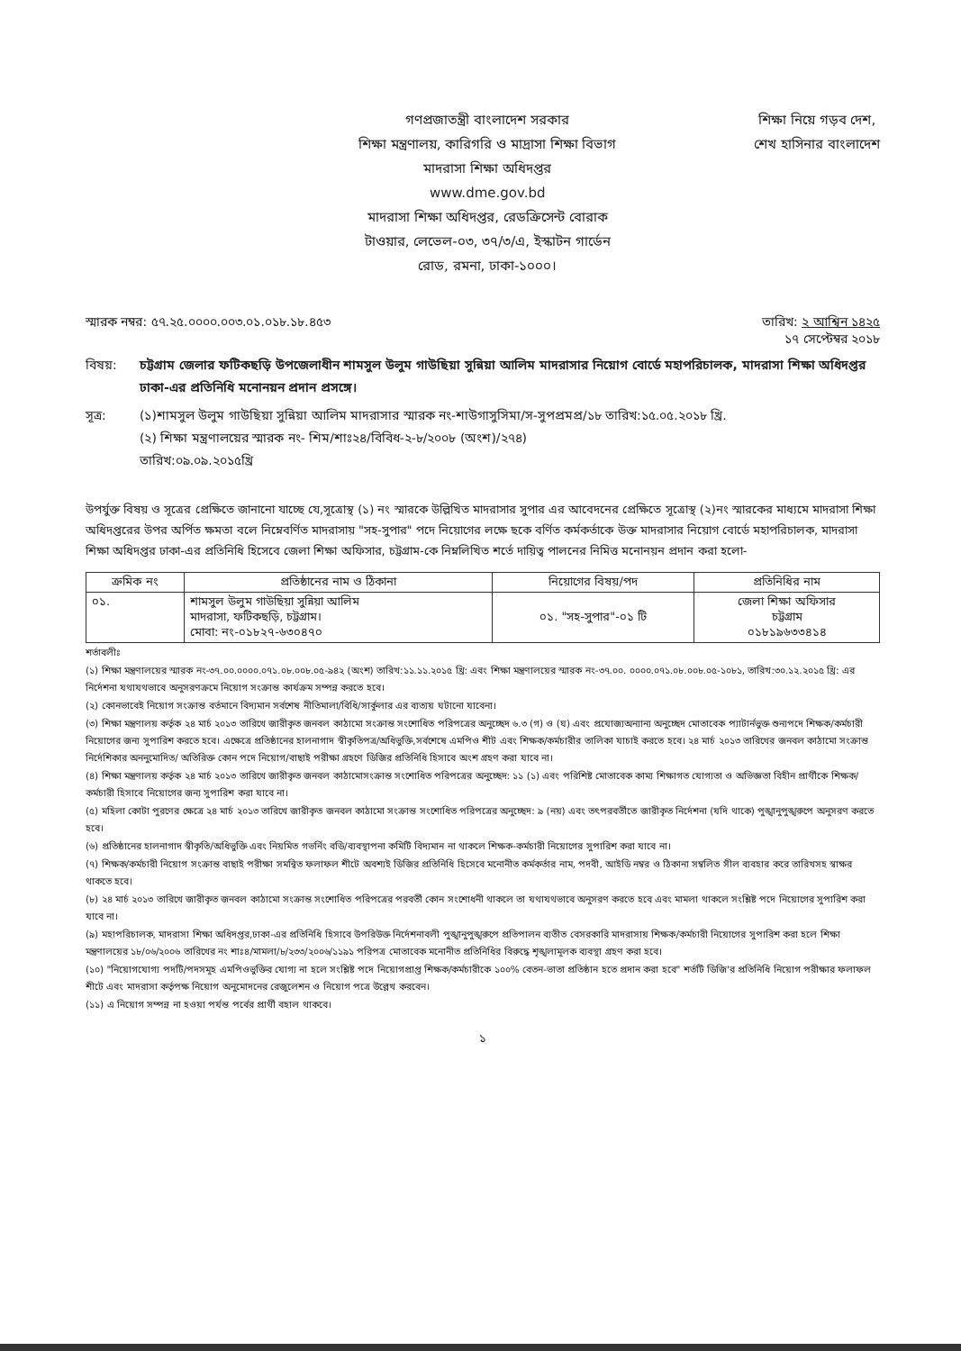গণপ্রজাতন্ত্রী বাংলাদেশ সরকার
শিক্ষা মন্ত্রণালয়, কারিগরি ও মাদ্রাসা শিক্ষা বিভাগ
মাদরাসা শিক্ষা অধিদপ্তর
www.dme.gov.bd
মাদরাসা শিক্ষা অধিদপ্তর, রেডক্রিসেন্ট বোরাক
টাওয়ার, লেভেল-০৩, ৩৭/৩/এ, ইস্কাটন গার্ডেন
রোড, রমনা, ঢাকা-১০০০।
শিক্ষা নিয়ে গড়ব দেশ,
শেখ হাসিনার বাংলাদেশ
স্মারক নম্বর: ৫৭.২৫.০০০০.০০৩.০১.০১৮.১৮.৪৫৩ তারিখ: ২ আশ্বিন ১৪২৫
১৭ সেপ্টেম্বর ২০১৮
বিষয়: চট্টগ্রাম জেলার ফটিকছড়ি উপজেলাধীন শামসুল উলুম গাউছিয়া সুন্নিয়া আলিম মাদরাসার নিয়োগ বোর্ডে মহাপরিচালক, মাদরাসা শিক্ষা অধিদপ্তর ঢাকা-এর প্রতিনিধি মনোনয়ন প্রদান প্রসঙ্গে।
সূত্র: (১)শামসুল উলুম গাউছিয়া সুন্নিয়া আলিম মাদরাসার স্মারক নং-শাউগাসুসিমা/স-সুপপ্রমপ্র/১৮ তারিখ:১৫.০৫.২০১৮ খ্রি.
(২) শিক্ষা মন্ত্রণালয়ের স্মারক নং- শিম/শাঃ২৪/বিবিধ-২-৮/২০০৮ (অংশ)/২৭৪)
তারিখ:০৯.০৯.২০১৫খ্রি
উপর্যুক্ত বিষয় ও সূত্রের প্রেক্ষিতে জানানো যাচ্ছে যে,সূত্রোস্থ (১) নং স্মারকে উল্লিখিত মাদরাসার সুপার এর আবেদনের প্রেক্ষিতে সূত্রোস্থ (২)নং স্মারকের মাধ্যমে মাদরাসা শিক্ষা অধিদপ্তরের উপর অর্পিত ক্ষমতা বলে নিম্নেবর্ণিত মাদরাসায় "সহ-সুপার" পদে নিয়োগের লক্ষে ছকে বর্ণিত কর্মকর্তাকে উক্ত মাদরাসার নিয়োগ বোর্ডে মহাপরিচালক, মাদরাসা শিক্ষা অধিদপ্তর ঢাকা-এর প্রতিনিধি হিসেবে জেলা শিক্ষা অফিসার, চট্টগ্রাম-কে নিম্নলিখিত শর্তে দায়িত্ব পালনের নিমিত্ত মনোনয়ন প্রদান করা হলো-
| ক্রমিক নং | প্রতিষ্ঠানের নাম ও ঠিকানা | নিয়োগের বিষয়/পদ | প্রতিনিধির নাম |
| --- | --- | --- | --- |
| ০১. | শামসুল উলুম গাউছিয়া সুন্নিয়া আলিম মাদরাসা, ফটিকছড়ি, চট্টগ্রাম। মোবা: নং-০১৮২৭-৬৩০৪৭০ | ০১. "সহ-সুপার"-০১ টি | জেলা শিক্ষা অফিসার চট্টগ্রাম ০১৮১৯৬৩৩৪১৪ |
শর্তাবলীঃ
(১) শিক্ষা মন্ত্রণালয়ের স্মারক নং-৩৭.০০.০০০০.০৭১.০৮.০০৮.০৫-৯৪২ (অংশ) তারিখ:১১.১১.২০১৫ খ্রি: এবং শিক্ষা মন্ত্রণালয়ের স্মারক নং-৩৭.০০. ০০০০.০৭১.০৮.০০৮.০৫-১০৮১, তারিখ:৩০.১২.২০১৫ খ্রি: এর নির্দেশনা যথাযথভাবে অনুসরণক্রমে নিয়োগ সংক্রান্ত কার্যক্রম সম্পন্ন করতে হবে।
(২) কোনভাবেই নিয়োগ সংক্রান্ত বর্তমানে বিদ্যমান সর্বশেষ নীতিমালা/বিধি/সার্কুলার এর ব্যত্যয় ঘটানো যাবেনা।
(৩) শিক্ষা মন্ত্রণালয় কর্তৃক ২৪ মার্চ ২০১৩ তারিখে জারীকৃত জনবল কাঠামো সংক্রান্ত সংশোধিত পরিপত্রের অনুচ্ছেদ ৬.৩ (গ) ও (ঘ) এবং প্রযোজ্যঅন্যান্য অনুচ্ছেদ মোতাবেক প্যাটার্নভুক্ত শুন্যপদে শিক্ষক/কর্মচারী নিয়োগের জন্য সুপারিশ করতে হবে। এক্ষেত্রে প্রতিষ্ঠানের হালনাগাদ স্বীকৃতিপত্র/অধিভুক্তি,সর্বশেষে এমপিও শীট এবং শিক্ষক/কর্মচারীর তালিকা যাচাই করতে হবে। ২৪ মার্চ ২০১৩ তারিখের জনবল কাঠামো সংক্রান্ত নির্দেশিকার অননুমোদিত/ অতিরিক্ত কোন পদে নিয়োগ/বাছাই পরীক্ষা গ্রহণে ডিজির প্রতিনিধি হিসাবে অংশ গ্রহণ করা যাবে না।
(৪) শিক্ষা মন্ত্রণালয় কর্তৃক ২৪ মার্চ ২০১৩ তারিখে জারীকৃত জনবল কাঠামোসংক্রান্ত সংশোধিত পরিপত্রের অনুচ্ছেদ: ১১ (১) এবং পরিশিষ্ট মোতাবেক কাম্য শিক্ষাগত যোগ্যতা ও অভিজ্ঞতা বিহীন প্রার্থীকে শিক্ষক/কর্মচারী হিসাবে নিয়োগের জন্য সুপারিশ করা যাবে না।
(৫) মহিলা কোটা পুরণের ক্ষেত্রে ২৪ মার্চ ২০১৩ তারিখে জারীকৃত জনবল কাঠামো সংক্রান্ত সংশোধিত পরিপত্রের অনুচ্ছেদ: ৯ (নয়) এবং তৎপরবর্তীতে জারীকৃত নির্দেশনা (যদি থাকে) পুঙ্খানুপুঙ্খরুপে অনুসরণ করতে হবে।
(৬) প্রতিষ্ঠানের হালনাগাদ স্বীকৃতি/অধিভুক্তি এবং নিয়মিত গভর্নিং বডি/ব্যবস্থাপনা কমিটি বিদ্যমান না থাকলে শিক্ষক-কর্মচারী নিয়োগের সুপারিশ করা যাবে না।
(৭) শিক্ষক/কর্মচারী নিয়োগ সংক্রান্ত বাছাই পরীক্ষা সমন্বিত ফলাফল শীটে অবশ্যই ডিজির প্রতিনিধি হিসেবে মনোনীত কর্মকর্তার নাম, পদবী, আইডি নম্বর ও ঠিকানা সম্বলিত সীল ব্যবহার করে তারিখসহ স্বাক্ষর থাকতে হবে।
(৮) ২৪ মার্চ ২০১৩ তারিখে জারীকৃত জনবল কাঠামো সংক্রান্ত সংশোধিত পরিপত্রের পরবর্তী কোন সংশোধনী থাকলে তা যথাযথভাবে অনুসরণ করতে হবে এবং মামলা থাকলে সংশ্লিষ্ট পদে নিয়োগের সুপারিশ করা যাবে না।
(৯) মহাপরিচালক, মাদরাসা শিক্ষা অধিদপ্তর,ঢাকা-এর প্রতিনিধি হিসাবে উপরিউক্ত নির্দেশনাবলী পুঙ্খানুপুঙ্খরুপে প্রতিপালন ব্যতীত বেসরকারি মাদরাসায় শিক্ষক/কর্মচারী নিয়োগের সুপারিশ করা হলে শিক্ষা মন্ত্রণালয়ের ১৮/০৬/২০০৬ তারিখের নং শাঃ৪/মামলা/৮/২৩৩/২০০৬/১১৯১ পরিপত্র মোতাবেক মনোনীত প্রতিনিধির বিরুদ্ধে শৃঙ্খলামূলক ব্যবস্থা গ্রহণ করা হবে।
(১০) "নিয়োগযোগ্য পদটি/পদসমূহ এমপিওভুক্তির যোগ্য না হলে সংশ্লিষ্ট পদে নিয়োগপ্রাপ্ত শিক্ষক/কর্মচারীকে ১০০% বেতন-ভাতা প্রতিষ্ঠান হতে প্রদান করা হবে" শর্তটি ডিজি'র প্রতিনিধি নিয়োগ পরীক্ষার ফলাফল শীটে এবং মাদরাসা কর্তৃপক্ষ নিয়োগ অনুমোদনের রেজুলেশন ও নিয়োগ পত্রে উল্লেখ করবেন।
(১১) এ নিয়োগ সম্পন্ন না হওয়া পর্যন্ত পর্বের প্রার্থী বহাল থাকবে।
১